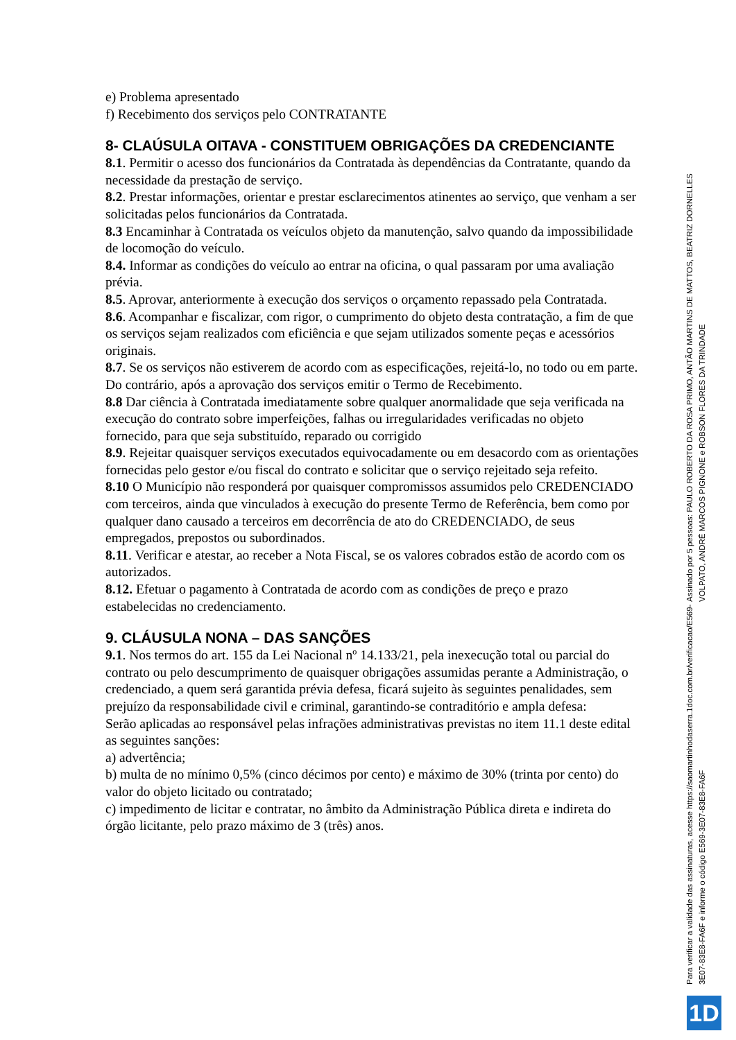e) Problema apresentado
f) Recebimento dos serviços pelo CONTRATANTE
8- CLAÚSULA OITAVA - CONSTITUEM OBRIGAÇÕES DA CREDENCIANTE
8.1. Permitir o acesso dos funcionários da Contratada às dependências da Contratante, quando da necessidade da prestação de serviço.
8.2. Prestar informações, orientar e prestar esclarecimentos atinentes ao serviço, que venham a ser solicitadas pelos funcionários da Contratada.
8.3 Encaminhar à Contratada os veículos objeto da manutenção, salvo quando da impossibilidade de locomoção do veículo.
8.4. Informar as condições do veículo ao entrar na oficina, o qual passaram por uma avaliação prévia.
8.5. Aprovar, anteriormente à execução dos serviços o orçamento repassado pela Contratada.
8.6. Acompanhar e fiscalizar, com rigor, o cumprimento do objeto desta contratação, a fim de que os serviços sejam realizados com eficiência e que sejam utilizados somente peças e acessórios originais.
8.7. Se os serviços não estiverem de acordo com as especificações, rejeitá-lo, no todo ou em parte.
Do contrário, após a aprovação dos serviços emitir o Termo de Recebimento.
8.8 Dar ciência à Contratada imediatamente sobre qualquer anormalidade que seja verificada na execução do contrato sobre imperfeições, falhas ou irregularidades verificadas no objeto fornecido, para que seja substituído, reparado ou corrigido
8.9. Rejeitar quaisquer serviços executados equivocadamente ou em desacordo com as orientações fornecidas pelo gestor e/ou fiscal do contrato e solicitar que o serviço rejeitado seja refeito.
8.10 O Município não responderá por quaisquer compromissos assumidos pelo CREDENCIADO com terceiros, ainda que vinculados à execução do presente Termo de Referência, bem como por qualquer dano causado a terceiros em decorrência de ato do CREDENCIADO, de seus empregados, prepostos ou subordinados.
8.11. Verificar e atestar, ao receber a Nota Fiscal, se os valores cobrados estão de acordo com os autorizados.
8.12. Efetuar o pagamento à Contratada de acordo com as condições de preço e prazo estabelecidas no credenciamento.
9. CLÁUSULA NONA – DAS SANÇÕES
9.1. Nos termos do art. 155 da Lei Nacional nº 14.133/21, pela inexecução total ou parcial do contrato ou pelo descumprimento de quaisquer obrigações assumidas perante a Administração, o credenciado, a quem será garantida prévia defesa, ficará sujeito às seguintes penalidades, sem prejuízo da responsabilidade civil e criminal, garantindo-se contraditório e ampla defesa:
Serão aplicadas ao responsável pelas infrações administrativas previstas no item 11.1 deste edital as seguintes sanções:
a) advertência;
b) multa de no mínimo 0,5% (cinco décimos por cento) e máximo de 30% (trinta por cento) do valor do objeto licitado ou contratado;
c) impedimento de licitar e contratar, no âmbito da Administração Pública direta e indireta do órgão licitante, pelo prazo máximo de 3 (três) anos.
Para verificar a validade das assinaturas, acesse https://saomartinhodaserra.1doc.com.br/verificacao/E569-3E07-83E8-FA6F e informe o código E569-3E07-83E8-FA6F
Assinado por 5 pessoas: PAULO ROBERTO DA ROSA PRIMO, ANTÃO MARTINS DE MATTOS, BEATRIZ DORNELLES VOLPATO, ANDRÉ MARCOS PIGNONE e ROBSON FLORES DA TRINDADE
1D